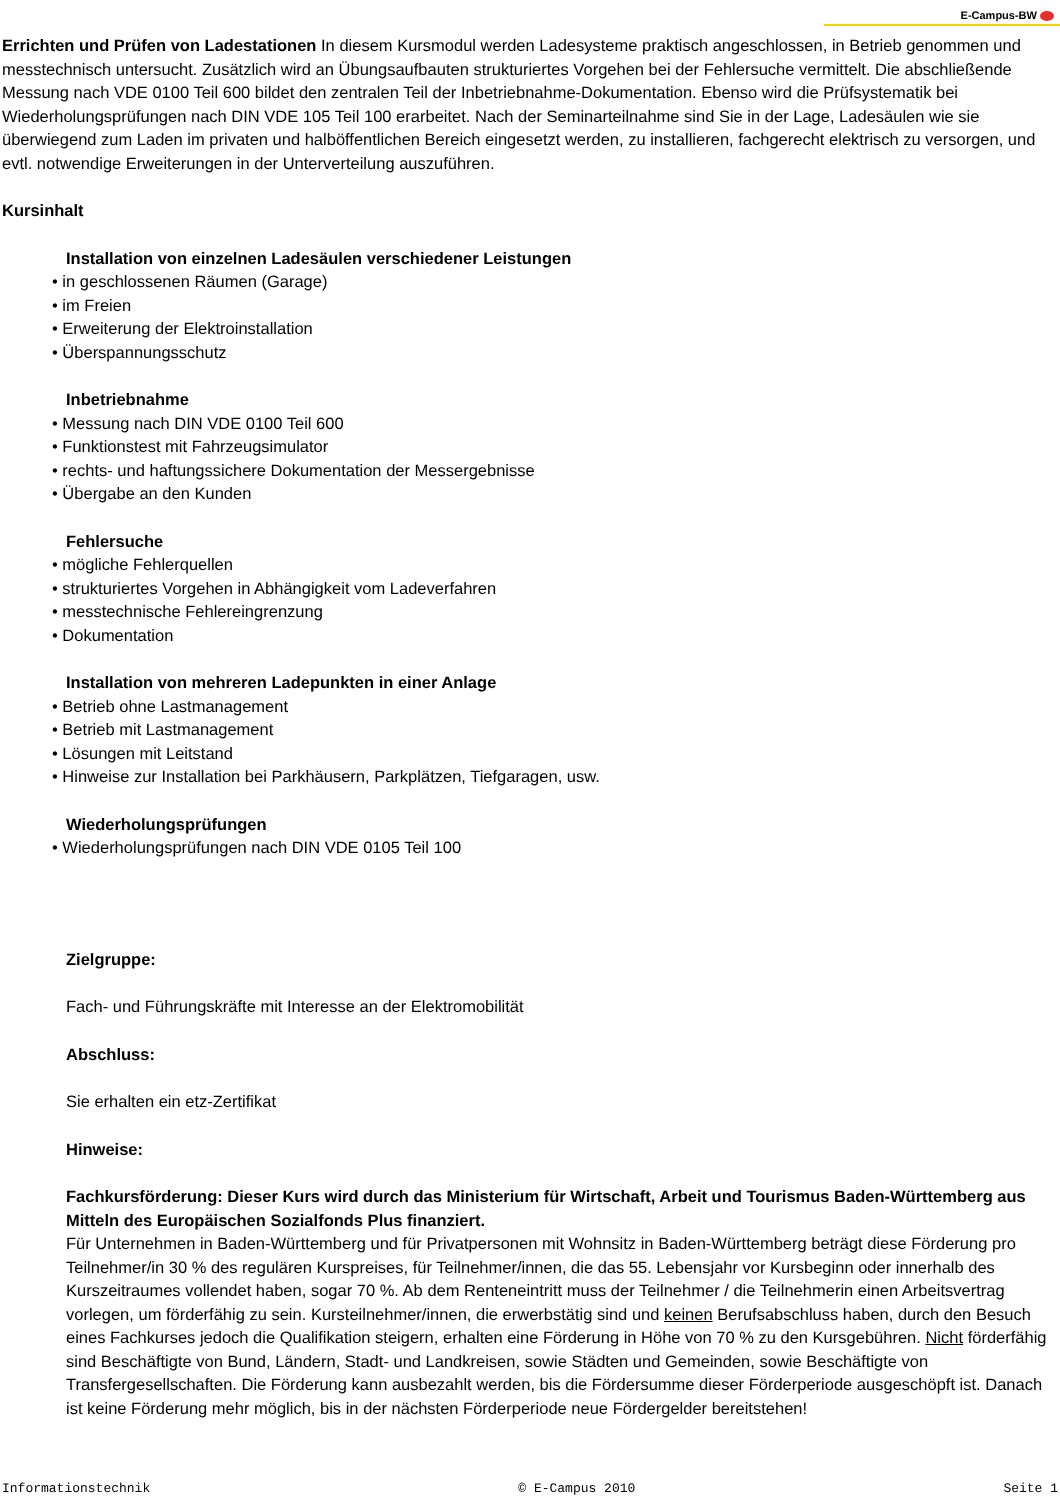E-Campus-BW
Errichten und Prüfen von Ladestationen In diesem Kursmodul werden Ladesysteme praktisch angeschlossen, in Betrieb genommen und messtechnisch untersucht. Zusätzlich wird an Übungsaufbauten strukturiertes Vorgehen bei der Fehlersuche vermittelt. Die abschließende Messung nach VDE 0100 Teil 600 bildet den zentralen Teil der Inbetriebnahme-Dokumentation. Ebenso wird die Prüfsystematik bei Wiederholungsprüfungen nach DIN VDE 105 Teil 100 erarbeitet. Nach der Seminarteilnahme sind Sie in der Lage, Ladesäulen wie sie überwiegend zum Laden im privaten und halböffentlichen Bereich eingesetzt werden, zu installieren, fachgerecht elektrisch zu versorgen, und evtl. notwendige Erweiterungen in der Unterverteilung auszuführen.
Kursinhalt
Installation von einzelnen Ladesäulen verschiedener Leistungen
• in geschlossenen Räumen (Garage)
• im Freien
• Erweiterung der Elektroinstallation
• Überspannungsschutz
Inbetriebnahme
• Messung nach DIN VDE 0100 Teil 600
• Funktionstest mit Fahrzeugsimulator
• rechts- und haftungssichere Dokumentation der Messergebnisse
• Übergabe an den Kunden
Fehlersuche
• mögliche Fehlerquellen
• strukturiertes Vorgehen in Abhängigkeit vom Ladeverfahren
• messtechnische Fehlereingrenzung
• Dokumentation
Installation von mehreren Ladepunkten in einer Anlage
• Betrieb ohne Lastmanagement
• Betrieb mit Lastmanagement
• Lösungen mit Leitstand
• Hinweise zur Installation bei Parkhäusern, Parkplätzen, Tiefgaragen, usw.
Wiederholungsprüfungen
• Wiederholungsprüfungen nach DIN VDE 0105 Teil 100
Zielgruppe:
Fach- und Führungskräfte mit Interesse an der Elektromobilität
Abschluss:
Sie erhalten ein etz-Zertifikat
Hinweise:
Fachkursförderung: Dieser Kurs wird durch das Ministerium für Wirtschaft, Arbeit und Tourismus Baden-Württemberg aus Mitteln des Europäischen Sozialfonds Plus finanziert.
Für Unternehmen in Baden-Württemberg und für Privatpersonen mit Wohnsitz in Baden-Württemberg beträgt diese Förderung pro Teilnehmer/in 30 % des regulären Kurspreises, für Teilnehmer/innen, die das 55. Lebensjahr vor Kursbeginn oder innerhalb des Kurszeitraumes vollendet haben, sogar 70 %. Ab dem Renteneintritt muss der Teilnehmer / die Teilnehmerin einen Arbeitsvertrag vorlegen, um förderfähig zu sein. Kursteilnehmer/innen, die erwerbstätig sind und keinen Berufsabschluss haben, durch den Besuch eines Fachkurses jedoch die Qualifikation steigern, erhalten eine Förderung in Höhe von 70 % zu den Kursgebühren. Nicht förderfähig sind Beschäftigte von Bund, Ländern, Stadt- und Landkreisen, sowie Städten und Gemeinden, sowie Beschäftigte von Transfergesellschaften. Die Förderung kann ausbezahlt werden, bis die Fördersumme dieser Förderperiode ausgeschöpft ist. Danach ist keine Förderung mehr möglich, bis in der nächsten Förderperiode neue Fördergelder bereitstehen!
Informationstechnik © E-Campus 2010 Seite 1